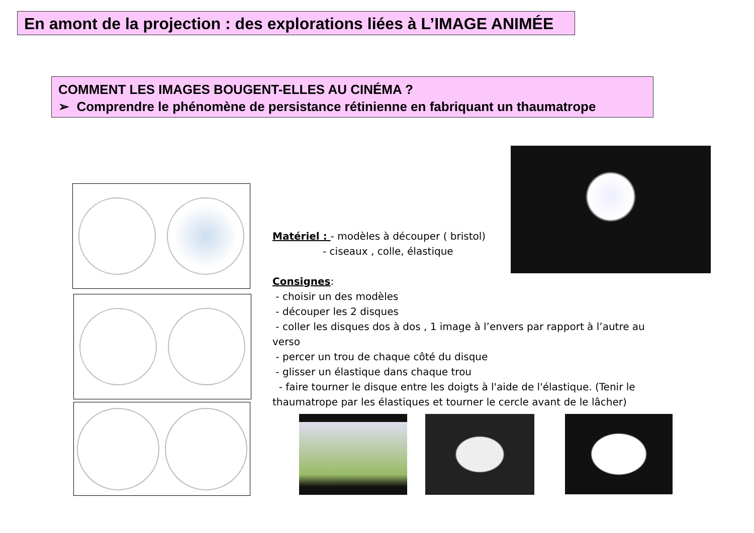En amont de la projection : des explorations liées à L’IMAGE ANIMÉE
COMMENT LES IMAGES BOUGENT-ELLES AU CINÉMA ?
➢ Comprendre le phénomène de persistance rétinienne en fabriquant un thaumatrope
Matériel : - modèles à découper ( bristol)
- ciseaux , colle, élastique
Consignes:
- choisir un des modèles
- découper les 2 disques
- coller les disques dos à dos , 1 image à l’envers par rapport à l’autre au verso
- percer un trou de chaque côté du disque
- glisser un élastique dans chaque trou
- faire tourner le disque entre les doigts à l'aide de l'élastique. (Tenir le thaumatrope par les élastiques et tourner le cercle avant de le lâcher)